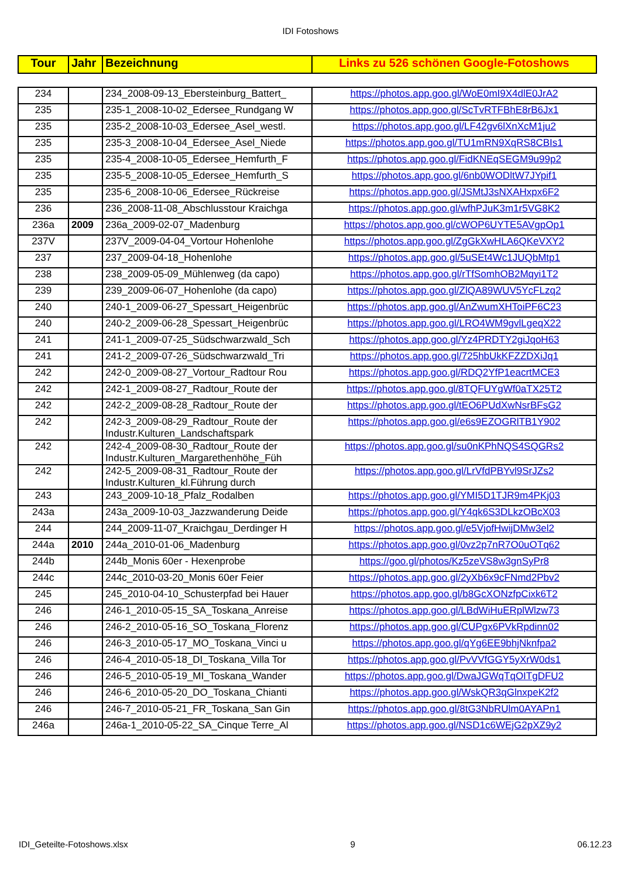IDI Fotoshows
| Tour | Jahr | Bezeichnung | Links zu 526 schönen Google-Fotoshows |
| --- | --- | --- | --- |
| 234 | | 234_2008-09-13_Ebersteinburg_Battert_ | https://photos.app.goo.gl/WoE0mI9X4dlE0JrA2 |
| 235 | | 235-1_2008-10-02_Edersee_Rundgang W | https://photos.app.goo.gl/ScTvRTFBhE8rB6Jx1 |
| 235 | | 235-2_2008-10-03_Edersee_Asel_westl. | https://photos.app.goo.gl/LF42gv6lXnXcM1ju2 |
| 235 | | 235-3_2008-10-04_Edersee_Asel_Niede | https://photos.app.goo.gl/TU1mRN9XqRS8CBIs1 |
| 235 | | 235-4_2008-10-05_Edersee_Hemfurth_F | https://photos.app.goo.gl/FidKNEqSEGM9u99p2 |
| 235 | | 235-5_2008-10-05_Edersee_Hemfurth_S | https://photos.app.goo.gl/6nb0WODltW7JYpif1 |
| 235 | | 235-6_2008-10-06_Edersee_Rückreise | https://photos.app.goo.gl/JSMtJ3sNXAHxpx6F2 |
| 236 | | 236_2008-11-08_Abschlusstour Kraichga | https://photos.app.goo.gl/wfhPJuK3m1r5VG8K2 |
| 236a | 2009 | 236a_2009-02-07_Madenburg | https://photos.app.goo.gl/cWOP6UYTE5AVgpOp1 |
| 237V | | 237V_2009-04-04_Vortour Hohenlohe | https://photos.app.goo.gl/ZgGkXwHLA6QKeVXY2 |
| 237 | | 237_2009-04-18_Hohenlohe | https://photos.app.goo.gl/5uSEt4Wc1JUQbMtp1 |
| 238 | | 238_2009-05-09_Mühlenweg (da capo) | https://photos.app.goo.gl/rTfSomhOB2Mqyi1T2 |
| 239 | | 239_2009-06-07_Hohenlohe (da capo) | https://photos.app.goo.gl/ZlQA89WUV5YcFLzq2 |
| 240 | | 240-1_2009-06-27_Spessart_Heigenbrüc | https://photos.app.goo.gl/AnZwumXHToiPF6C23 |
| 240 | | 240-2_2009-06-28_Spessart_Heigenbrüc | https://photos.app.goo.gl/LRO4WM9gvlLgeqX22 |
| 241 | | 241-1_2009-07-25_Südschwarzwald_Sch | https://photos.app.goo.gl/Yz4PRDTY2giJqoH63 |
| 241 | | 241-2_2009-07-26_Südschwarzwald_Tri | https://photos.app.goo.gl/725hbUkKFZZDXiJq1 |
| 242 | | 242-0_2009-08-27_Vortour_Radtour Rou | https://photos.app.goo.gl/RDQ2YfP1eacrtMCE3 |
| 242 | | 242-1_2009-08-27_Radtour_Route der | https://photos.app.goo.gl/8TQFUYgWf0aTX25T2 |
| 242 | | 242-2_2009-08-28_Radtour_Route der | https://photos.app.goo.gl/tEO6PUdXwNsrBFsG2 |
| 242 | | 242-3_2009-08-29_Radtour_Route der Industr.Kulturen_Landschaftspark | https://photos.app.goo.gl/e6s9EZOGRlTB1Y902 |
| 242 | | 242-4_2009-08-30_Radtour_Route der Industr.Kulturen_Margarethenhöhe_Füh | https://photos.app.goo.gl/su0nKPhNQS4SQGRs2 |
| 242 | | 242-5_2009-08-31_Radtour_Route der Industr.Kulturen_kl.Führung durch | https://photos.app.goo.gl/LrVfdPBYvl9SrJZs2 |
| 243 | | 243_2009-10-18_Pfalz_Rodalben | https://photos.app.goo.gl/YMI5D1TJR9m4PKj03 |
| 243a | | 243a_2009-10-03_Jazzwanderung Deide | https://photos.app.goo.gl/Y4qk6S3DLkzOBcX03 |
| 244 | | 244_2009-11-07_Kraichgau_Derdinger H | https://photos.app.goo.gl/e5VjofHwijDMw3el2 |
| 244a | 2010 | 244a_2010-01-06_Madenburg | https://photos.app.goo.gl/0vz2p7nR7O0uOTq62 |
| 244b | | 244b_Monis 60er - Hexenprobe | https://goo.gl/photos/Kz5zeVS8w3gnSyPr8 |
| 244c | | 244c_2010-03-20_Monis 60er Feier | https://photos.app.goo.gl/2yXb6x9cFNmd2Pbv2 |
| 245 | | 245_2010-04-10_Schusterpfad bei Hauer | https://photos.app.goo.gl/b8GcXONzfpCixk6T2 |
| 246 | | 246-1_2010-05-15_SA_Toskana_Anreise | https://photos.app.goo.gl/LBdWiHuERplWlzw73 |
| 246 | | 246-2_2010-05-16_SO_Toskana_Florenz | https://photos.app.goo.gl/CUPgx6PVkRpdinn02 |
| 246 | | 246-3_2010-05-17_MO_Toskana_Vinci u | https://photos.app.goo.gl/qYg6EE9bhjNknfpa2 |
| 246 | | 246-4_2010-05-18_DI_Toskana_Villa Tor | https://photos.app.goo.gl/PvVVfGGY5yXrW0ds1 |
| 246 | | 246-5_2010-05-19_MI_Toskana_Wander | https://photos.app.goo.gl/DwaJGWqTqOITgDFU2 |
| 246 | | 246-6_2010-05-20_DO_Toskana_Chianti | https://photos.app.goo.gl/WskQR3qGlnxpeK2f2 |
| 246 | | 246-7_2010-05-21_FR_Toskana_San Gin | https://photos.app.goo.gl/8tG3NbRUlm0AYAPn1 |
| 246a | | 246a-1_2010-05-22_SA_Cinque Terre_Al | https://photos.app.goo.gl/NSD1c6WEjG2pXZ9y2 |
IDI_Geteilte-Fotoshows.xlsx 9 06.12.23